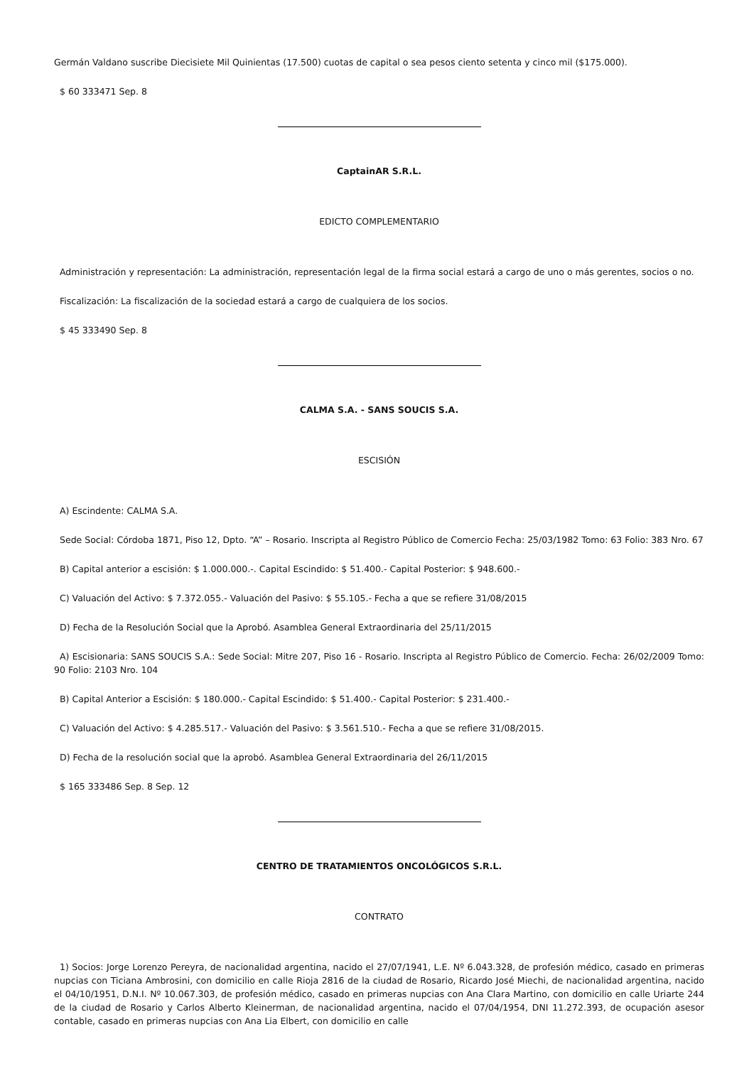Germán Valdano suscribe Diecisiete Mil Quinientas (17.500) cuotas de capital o sea pesos ciento setenta y cinco mil ($175.000).
$ 60 333471 Sep. 8
CaptainAR S.R.L.
EDICTO COMPLEMENTARIO
Administración y representación: La administración, representación legal de la firma social estará a cargo de uno o más gerentes, socios o no.
Fiscalización: La fiscalización de la sociedad estará a cargo de cualquiera de los socios.
$ 45 333490 Sep. 8
CALMA S.A. - SANS SOUCIS S.A.
ESCISIÓN
A) Escindente: CALMA S.A.
Sede Social: Córdoba 1871, Piso 12, Dpto. “A” – Rosario. Inscripta al Registro Público de Comercio Fecha: 25/03/1982 Tomo: 63 Folio: 383 Nro. 67
B) Capital anterior a escisión: $ 1.000.000.-. Capital Escindido: $ 51.400.- Capital Posterior: $ 948.600.-
C) Valuación del Activo: $ 7.372.055.- Valuación del Pasivo: $ 55.105.- Fecha a que se refiere 31/08/2015
D) Fecha de la Resolución Social que la Aprobó. Asamblea General Extraordinaria del 25/11/2015
A) Escisionaria: SANS SOUCIS S.A.: Sede Social: Mitre 207, Piso 16 - Rosario. Inscripta al Registro Público de Comercio. Fecha: 26/02/2009 Tomo: 90 Folio: 2103 Nro. 104
B) Capital Anterior a Escisión: $ 180.000.- Capital Escindido: $ 51.400.- Capital Posterior: $ 231.400.-
C) Valuación del Activo: $ 4.285.517.- Valuación del Pasivo: $ 3.561.510.- Fecha a que se refiere 31/08/2015.
D) Fecha de la resolución social que la aprobó. Asamblea General Extraordinaria del 26/11/2015
$ 165 333486 Sep. 8 Sep. 12
CENTRO DE TRATAMIENTOS ONCOLÓGICOS S.R.L.
CONTRATO
1) Socios: Jorge Lorenzo Pereyra, de nacionalidad argentina, nacido el 27/07/1941, L.E. Nº 6.043.328, de profesión médico, casado en primeras nupcias con Ticiana Ambrosini, con domicilio en calle Rioja 2816 de la ciudad de Rosario, Ricardo José Miechi, de nacionalidad argentina, nacido el 04/10/1951, D.N.I. Nº 10.067.303, de profesión médico, casado en primeras nupcias con Ana Clara Martino, con domicilio en calle Uriarte 244 de la ciudad de Rosario y Carlos Alberto Kleinerman, de nacionalidad argentina, nacido el 07/04/1954, DNI 11.272.393, de ocupación asesor contable, casado en primeras nupcias con Ana Lia Elbert, con domicilio en calle